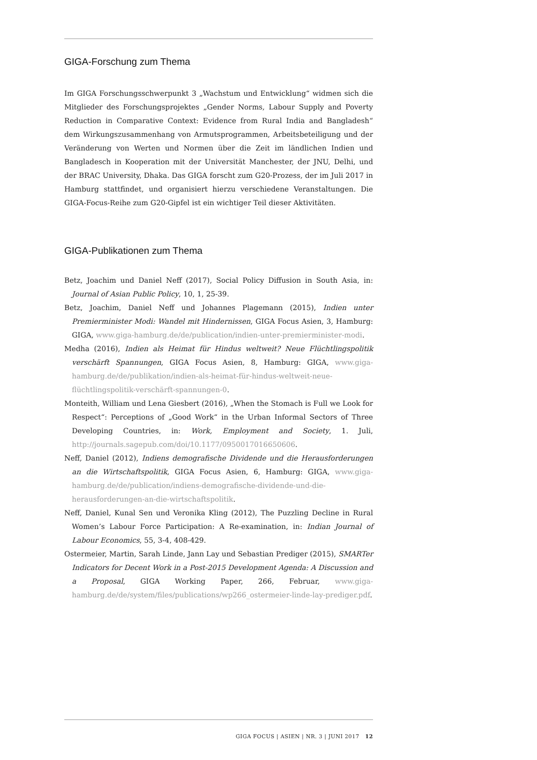GIGA-Forschung zum Thema
Im GIGA Forschungsschwerpunkt 3 „Wachstum und Entwicklung“ widmen sich die Mitglieder des Forschungsprojektes „Gender Norms, Labour Supply and Poverty Reduction in Comparative Context: Evidence from Rural India and Bangladesh“ dem Wirkungszusammenhang von Armutsprogrammen, Arbeitsbeteiligung und der Veränderung von Werten und Normen über die Zeit im ländlichen Indien und Bangladesch in Kooperation mit der Universität Manchester, der JNU, Delhi, und der BRAC University, Dhaka. Das GIGA forscht zum G20-Prozess, der im Juli 2017 in Hamburg stattfindet, und organisiert hierzu verschiedene Veranstaltungen. Die GIGA-Focus-Reihe zum G20-Gipfel ist ein wichtiger Teil dieser Aktivitäten.
GIGA-Publikationen zum Thema
Betz, Joachim und Daniel Neff (2017), Social Policy Diffusion in South Asia, in: Journal of Asian Public Policy, 10, 1, 25-39.
Betz, Joachim, Daniel Neff und Johannes Plagemann (2015), Indien unter Premierminister Modi: Wandel mit Hindernissen, GIGA Focus Asien, 3, Hamburg: GIGA, www.giga-hamburg.de/de/publication/indien-unter-premierminister-modi.
Medha (2016), Indien als Heimat für Hindus weltweit? Neue Flüchtlingspolitik verschärft Spannungen, GIGA Focus Asien, 8, Hamburg: GIGA, www.giga-hamburg.de/de/publikation/indien-als-heimat-für-hindus-weltweit-neue-flüchtlingspolitik-verschärft-spannungen-0.
Monteith, William und Lena Giesbert (2016), „When the Stomach is Full we Look for Respect“: Perceptions of „Good Work“ in the Urban Informal Sectors of Three Developing Countries, in: Work, Employment and Society, 1. Juli, http://journals.sagepub.com/doi/10.1177/0950017016650606.
Neff, Daniel (2012), Indiens demografische Dividende und die Herausforderungen an die Wirtschaftspolitik, GIGA Focus Asien, 6, Hamburg: GIGA, www.giga-hamburg.de/de/publication/indiens-demografische-dividende-und-die-herausforderungen-an-die-wirtschaftspolitik.
Neff, Daniel, Kunal Sen und Veronika Kling (2012), The Puzzling Decline in Rural Women’s Labour Force Participation: A Re-examination, in: Indian Journal of Labour Economics, 55, 3-4, 408-429.
Ostermeier, Martin, Sarah Linde, Jann Lay und Sebastian Prediger (2015), SMARTer Indicators for Decent Work in a Post-2015 Development Agenda: A Discussion and a Proposal, GIGA Working Paper, 266, Februar, www.giga-hamburg.de/de/system/files/publications/wp266_ostermeier-linde-lay-prediger.pdf.
GIGA FOCUS | ASIEN | NR. 3 | JUNI 2017 12